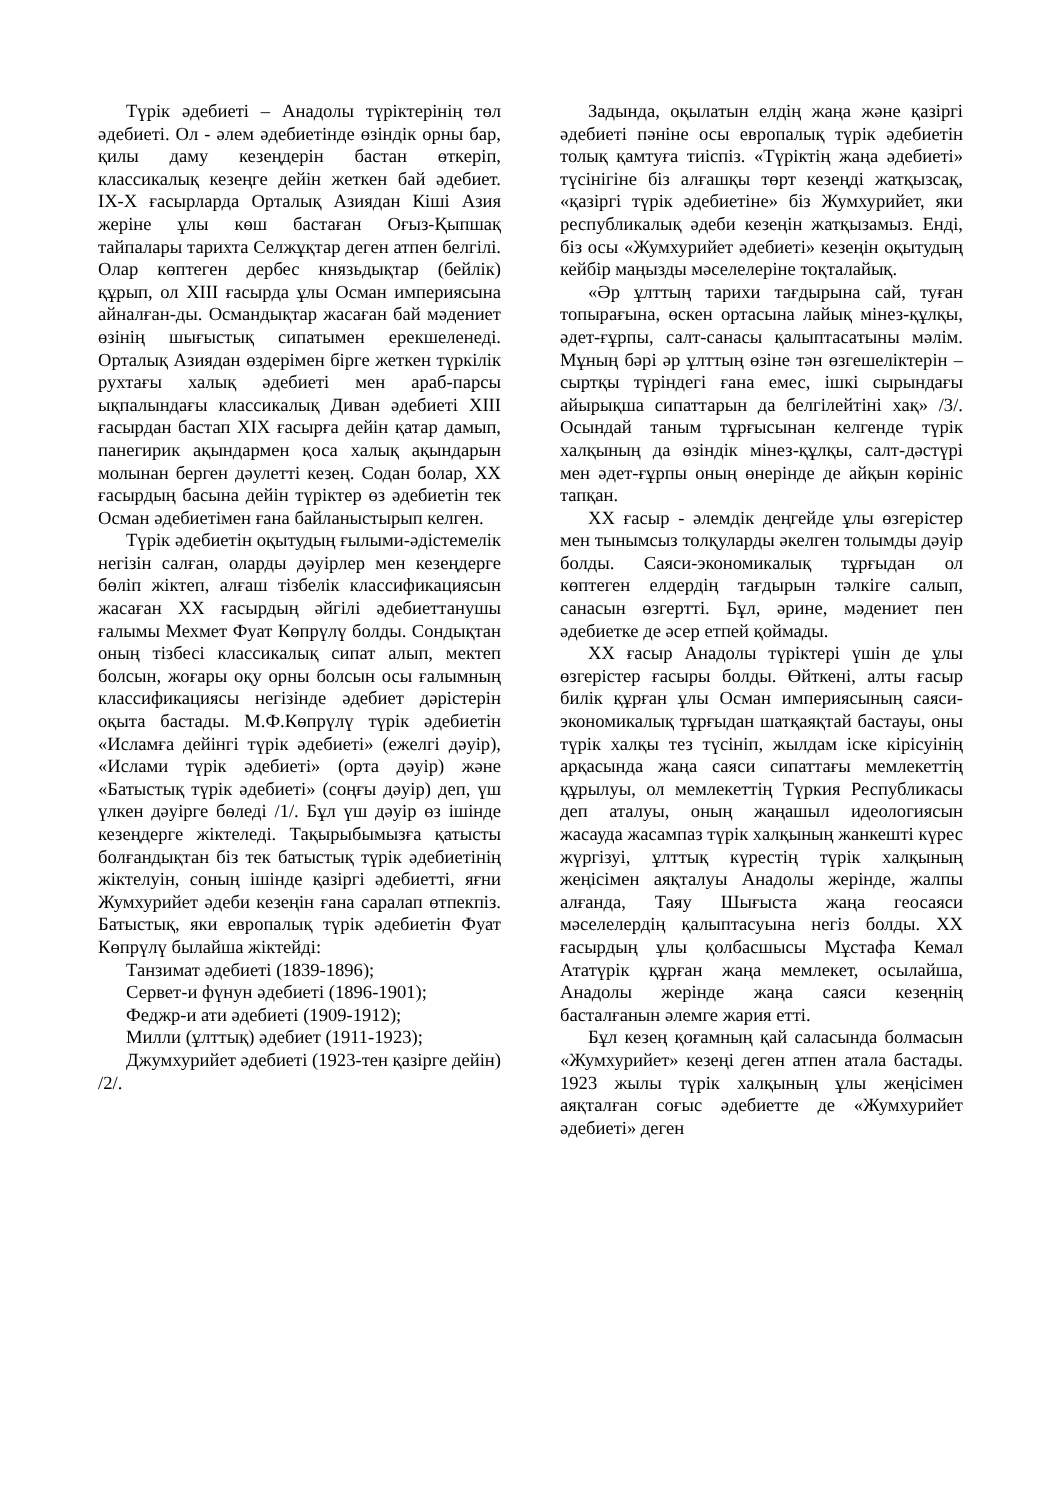Түрік әдебиеті – Анадолы түріктерінің төл әдебиеті. Ол - әлем әдебиетінде өзіндік орны бар, қилы даму кезеңдерін бастан өткеріп, классикалық кезеңге дейін жеткен бай әдебиет. IX-X ғасырларда Орталық Азиядан Кіші Азия жеріне ұлы көш бастаған Оғыз-Қыпшақ тайпалары тарихта Селжұқтар деген атпен белгілі. Олар көптеген дербес князьдықтар (бейлік) құрып, ол XIII ғасырда ұлы Осман империясына айналған-ды. Османдықтар жасаған бай мәдениет өзінің шығыстық сипатымен ерекшеленеді. Орталық Азиядан өздерімен бірге жеткен түркілік рухтағы халық әдебиеті мен араб-парсы ықпалындағы классикалық Диван әдебиеті XIII ғасырдан бастап XIX ғасырға дейін қатар дамып, панегирик ақындармен қоса халық ақындарын молынан берген дәулетті кезең. Содан болар, XX ғасырдың басына дейін түріктер өз әдебиетін тек Осман әдебиетімен ғана байланыстырып келген.
Түрік әдебиетін оқытудың ғылыми-әдістемелік негізін салған, оларды дәуірлер мен кезеңдерге бөліп жіктеп, алғаш тізбелік классификациясын жасаған XX ғасырдың әйгілі әдебиеттанушы ғалымы Мехмет Фуат Көпрүлү болды. Сондықтан оның тізбесі классикалық сипат алып, мектеп болсын, жоғары оқу орны болсын осы ғалымның классификациясы негізінде әдебиет дәрістерін оқыта бастады. М.Ф.Көпрүлү түрік әдебиетін «Исламға дейінгі түрік әдебиеті» (ежелгі дәуір), «Ислами түрік әдебиеті» (орта дәуір) және «Батыстық түрік әдебиеті» (соңғы дәуір) деп, үш үлкен дәуірге бөледі /1/. Бұл үш дәуір өз ішінде кезеңдерге жіктеледі. Тақырыбымызға қатысты болғандықтан біз тек батыстық түрік әдебиетінің жіктелуін, соның ішінде қазіргі әдебиетті, яғни Жумхурийет әдеби кезеңін ғана саралап өтпекпіз. Батыстық, яки европалық түрік әдебиетін Фуат Көпрүлү былайша жіктейді:
Танзимат әдебиеті (1839-1896);
Сервет-и фүнун әдебиеті (1896-1901);
Феджр-и ати әдебиеті (1909-1912);
Милли (ұлттық) әдебиет (1911-1923);
Джумхурийет әдебиеті (1923-тен қазірге дейін) /2/.
Задында, оқылатын елдің жаңа және қазіргі әдебиеті пәніне осы европалық түрік әдебиетін толық қамтуға тиіспіз. «Түріктің жаңа әдебиеті» түсінігіне біз алғашқы төрт кезеңді жатқызсақ, «қазіргі түрік әдебиетіне» біз Жумхурийет, яки республикалық әдеби кезеңін жатқызамыз. Енді, біз осы «Жумхурийет әдебиеті» кезеңін оқытудың кейбір маңызды мәселелеріне тоқталайық.
«Әр ұлттың тарихи тағдырына сай, туған топырағына, өскен ортасына лайық мінез-құлқы, әдет-ғұрпы, салт-санасы қалыптасатыны мәлім. Мұның бәрі әр ұлттың өзіне тән өзгешеліктерін – сыртқы түріндегі ғана емес, ішкі сырындағы айырықша сипаттарын да белгілейтіні хақ» /3/. Осындай таным тұрғысынан келгенде түрік халқының да өзіндік мінез-құлқы, салт-дәстүрі мен әдет-ғұрпы оның өнерінде де айқын көрініс тапқан.
XX ғасыр - әлемдік деңгейде ұлы өзгерістер мен тынымсыз толқуларды әкелген толымды дәуір болды. Саяси-экономикалық тұрғыдан ол көптеген елдердің тағдырын тәлкіге салып, санасын өзгертті. Бұл, әрине, мәдениет пен әдебиетке де әсер етпей қоймады.
XX ғасыр Анадолы түріктері үшін де ұлы өзгерістер ғасыры болды. Өйткені, алты ғасыр билік құрған ұлы Осман империясының саяси-экономикалық тұрғыдан шатқаяқтай бастауы, оны түрік халқы тез түсініп, жылдам іске кірісуінің арқасында жаңа саяси сипаттағы мемлекеттің құрылуы, ол мемлекеттің Түркия Республикасы деп аталуы, оның жаңашыл идеологиясын жасауда жасампаз түрік халқының жанкешті күрес жүргізуі, ұлттық күрестің түрік халқының жеңісімен аяқталуы Анадолы жерінде, жалпы алғанда, Таяу Шығыста жаңа геосаяси мәселелердің қалыптасуына негіз болды. XX ғасырдың ұлы қолбасшысы Мұстафа Кемал Ататүрік құрған жаңа мемлекет, осылайша, Анадолы жерінде жаңа саяси кезеңнің басталғанын әлемге жария етті.
Бұл кезең қоғамның қай саласында болмасын «Жумхурийет» кезеңі деген атпен атала бастады. 1923 жылы түрік халқының ұлы жеңісімен аяқталған соғыс әдебиетте де «Жумхурийет әдебиеті» деген